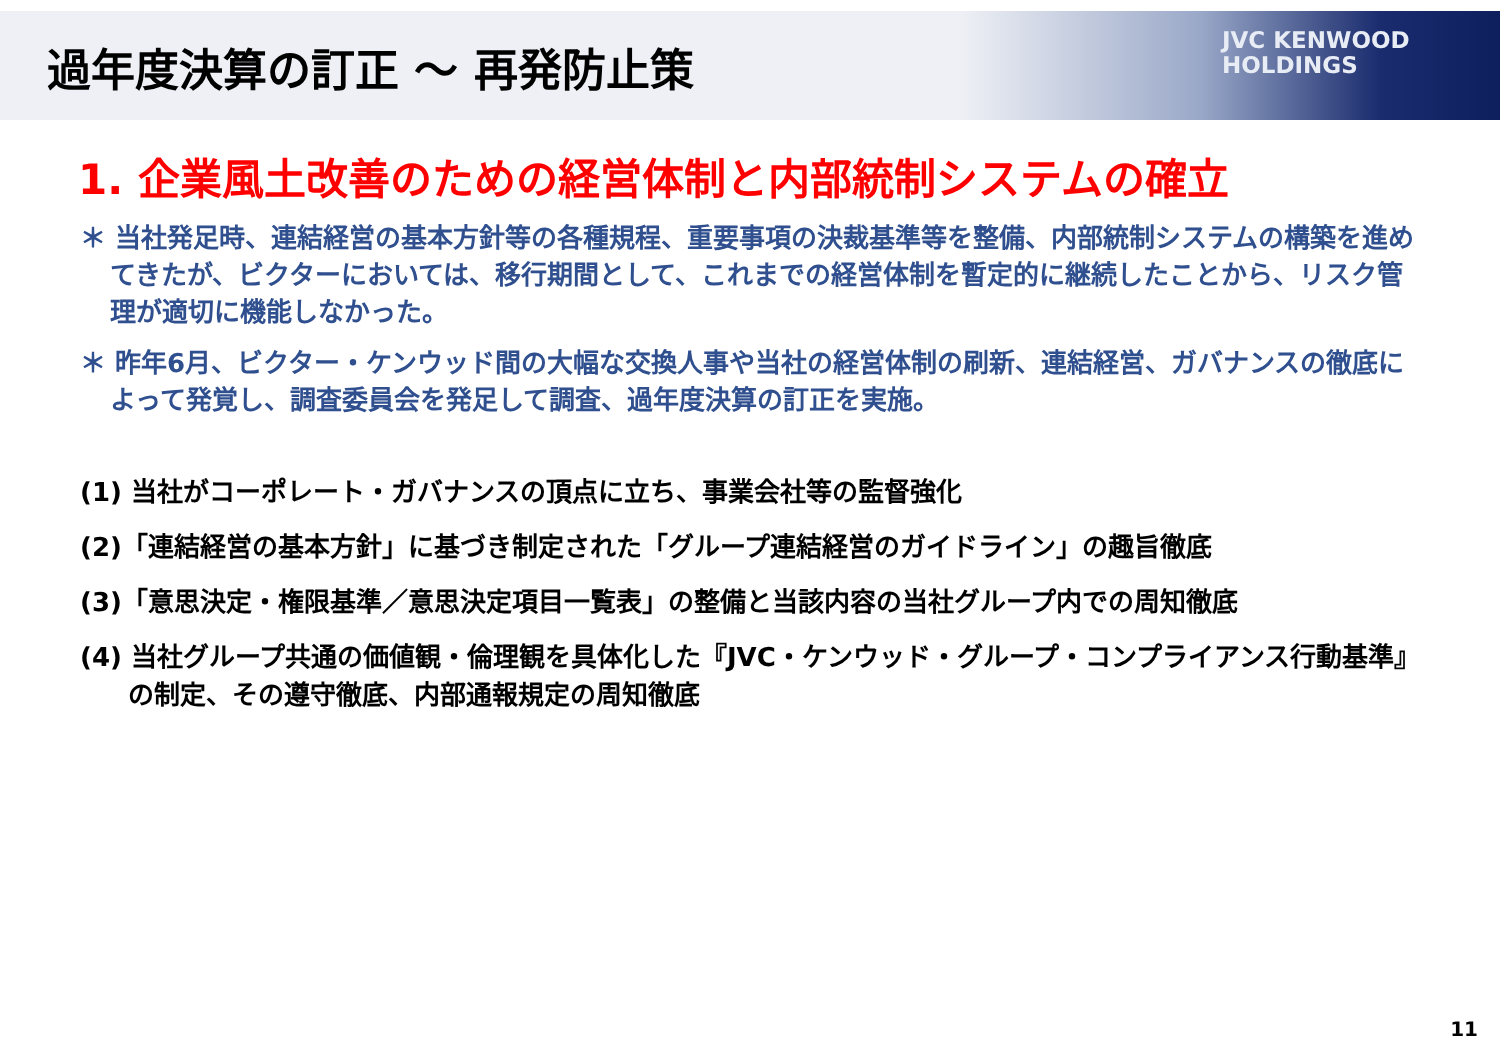過年度決算の訂正 ～ 再発防止策
JVC KENWOOD
HOLDINGS
1. 企業風土改善のための経営体制と内部統制システムの確立
＊ 当社発足時、連結経営の基本方針等の各種規程、重要事項の決裁基準等を整備、内部統制システムの構築を進めてきたが、ビクターにおいては、移行期間として、これまでの経営体制を暫定的に継続したことから、リスク管理が適切に機能しなかった。
＊ 昨年6月、ビクター・ケンウッド間の大幅な交換人事や当社の経営体制の刷新、連結経営、ガバナンスの徹底によって発覚し、調査委員会を発足して調査、過年度決算の訂正を実施。
(1) 当社がコーポレート・ガバナンスの頂点に立ち、事業会社等の監督強化
(2)「連結経営の基本方針」に基づき制定された「グループ連結経営のガイドライン」の趣旨徹底
(3)「意思決定・権限基準／意思決定項目一覧表」の整備と当該内容の当社グループ内での周知徹底
(4) 当社グループ共通の価値観・倫理観を具体化した『JVC・ケンウッド・グループ・コンプライアンス行動基準』の制定、その遵守徹底、内部通報規定の周知徹底
11